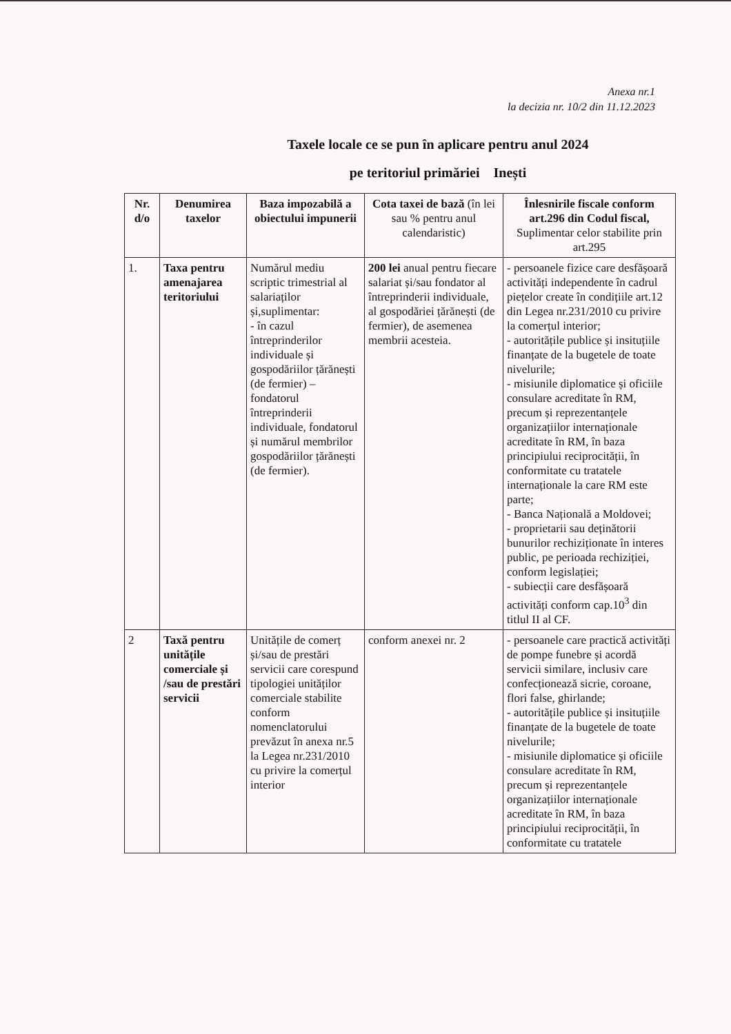Anexa nr.1
la decizia nr. 10/2 din 11.12.2023
Taxele locale ce se pun în aplicare pentru anul 2024
pe teritoriul primăriei Inești
| Nr. d/o | Denumirea taxelor | Baza impozabilă a obiectului impunerii | Cota taxei de bază (în lei sau % pentru anul calendaristic) | Înlesnirile fiscale conform art.296 din Codul fiscal, Suplimentar celor stabilite prin art.295 |
| --- | --- | --- | --- | --- |
| 1. | Taxa pentru amenajarea teritoriului | Numărul mediu scriptic trimestrial al salariaților și,suplimentar: - în cazul întreprinderilor individuale și gospodăriilor țărănești (de fermier) – fondatorul întreprinderii individuale, fondatorul și numărul membrilor gospodăriilor țărănești (de fermier). | 200 lei anual pentru fiecare salariat și/sau fondator al întreprinderii individuale, al gospodăriei țărănești (de fermier), de asemenea membrii acesteia. | - persoanele fizice care desfășoară activități independente în cadrul piețelor create în condițiile art.12 din Legea nr.231/2010 cu privire la comerțul interior; - autoritățile publice și insituțiile finanțate de la bugetele de toate nivelurile; - misiunile diplomatice și oficiile consulare acreditate în RM, precum și reprezentanțele organizațiilor internaționale acreditate în RM, în baza principiului reciprocității, în conformitate cu tratatele internaționale la care RM este parte; - Banca Națională a Moldovei; - proprietarii sau deținătorii bunurilor rechiziționate în interes public, pe perioada rechiziției, conform legislației; - subiecții care desfășoară activități conform cap.10<sup>3</sup> din titlul II al CF. |
| 2 | Taxă pentru unitățile comerciale și /sau de prestări servicii | Unitățile de comerț și/sau de prestări servicii care corespund tipologiei unităților comerciale stabilite conform nomenclatorului prevăzut în anexa nr.5 la Legea nr.231/2010 cu privire la comerțul interior | conform anexei nr. 2 | - persoanele care practică activități de pompe funebre și acordă servicii similare, inclusiv care confecționează sicrie, coroane, flori false, ghirlande; - autoritățile publice și insituțiile finanțate de la bugetele de toate nivelurile; - misiunile diplomatice și oficiile consulare acreditate în RM, precum și reprezentanțele organizațiilor internaționale acreditate în RM, în baza principiului reciprocității, în conformitate cu tratatele |